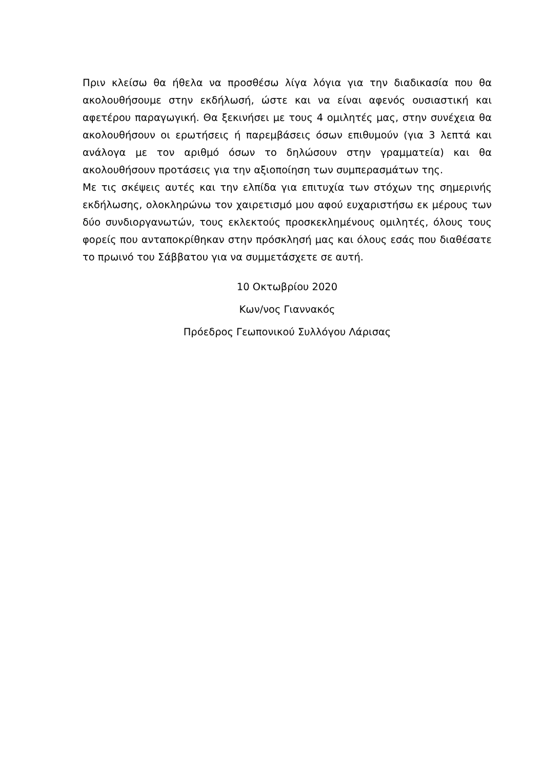Πριν κλείσω θα ήθελα να προσθέσω λίγα λόγια για την διαδικασία που θα ακολουθήσουμε στην εκδήλωσή, ώστε και να είναι αφενός ουσιαστική και αφετέρου παραγωγική. Θα ξεκινήσει με τους 4 ομιλητές μας, στην συνέχεια θα ακολουθήσουν οι ερωτήσεις ή παρεμβάσεις όσων επιθυμούν (για 3 λεπτά και ανάλογα με τον αριθμό όσων το δηλώσουν στην γραμματεία) και θα ακολουθήσουν προτάσεις για την αξιοποίηση των συμπερασμάτων της.
Με τις σκέψεις αυτές και την ελπίδα για επιτυχία των στόχων της σημερινής εκδήλωσης, ολοκληρώνω τον χαιρετισμό μου αφού ευχαριστήσω εκ μέρους των δύο συνδιοργανωτών, τους εκλεκτούς προσκεκλημένους ομιλητές, όλους τους φορείς που ανταποκρίθηκαν στην πρόσκλησή μας και όλους εσάς που διαθέσατε το πρωινό του Σάββατου για να συμμετάσχετε σε αυτή.
10 Οκτωβρίου 2020
Κων/νος Γιαννακός
Πρόεδρος Γεωπονικού Συλλόγου Λάρισας